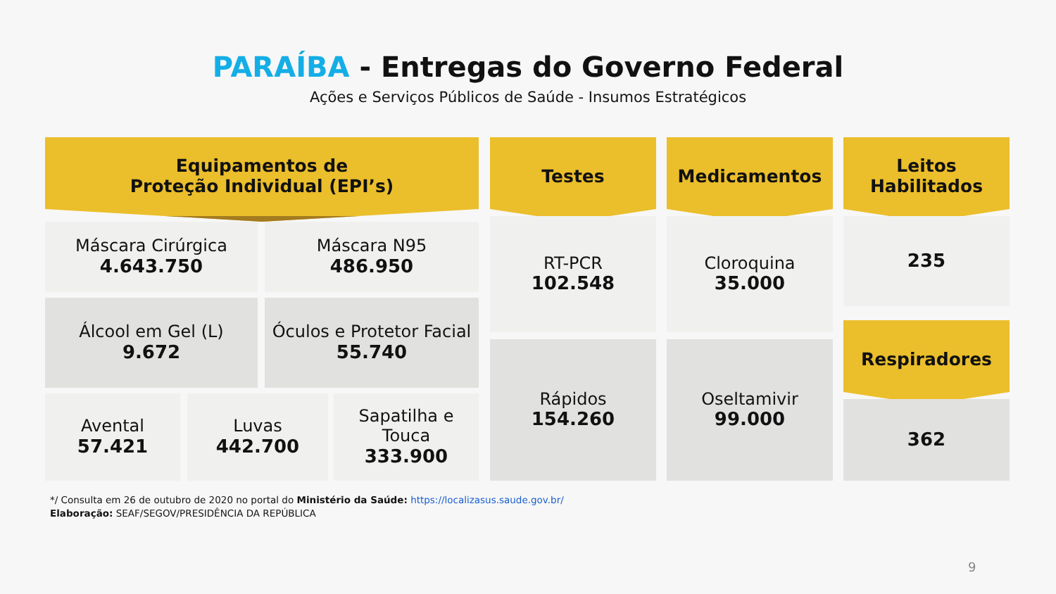PARAÍBA - Entregas do Governo Federal
Ações e Serviços Públicos de Saúde - Insumos Estratégicos
Equipamentos de
Proteção Individual (EPI’s)
Máscara Cirúrgica
4.643.750
Máscara N95
486.950
Álcool em Gel (L)
9.672
Óculos e Protetor Facial
55.740
Avental
57.421
Luvas
442.700
Sapatilha e
Touca
333.900
Testes
RT-PCR
102.548
Rápidos
154.260
Medicamentos
Cloroquina
35.000
Oseltamivir
99.000
Leitos
Habilitados
235
Respiradores
362
*/ Consulta em 26 de outubro de 2020 no portal do Ministério da Saúde: https://localizasus.saude.gov.br/
Elaboração: SEAF/SEGOV/PRESIDÊNCIA DA REPÚBLICA
9